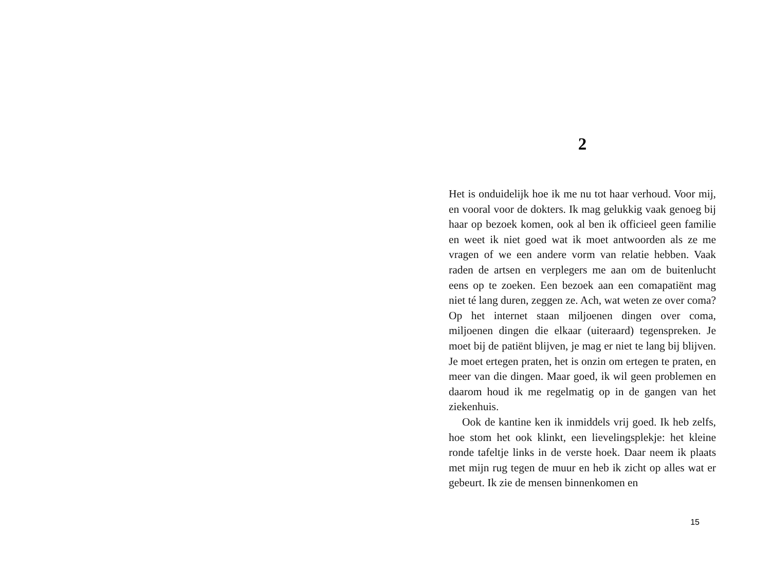2
Het is onduidelijk hoe ik me nu tot haar verhoud. Voor mij, en vooral voor de dokters. Ik mag gelukkig vaak genoeg bij haar op bezoek komen, ook al ben ik officieel geen familie en weet ik niet goed wat ik moet antwoor­den als ze me vragen of we een andere vorm van relatie hebben. Vaak raden de artsen en verplegers me aan om de buitenlucht eens op te zoeken. Een bezoek aan een comapatiënt mag niet té lang duren, zeggen ze. Ach, wat weten ze over coma? Op het internet staan miljoenen din­gen over coma, miljoenen dingen die elkaar (uiteraard) tegenspreken. Je moet bij de patiënt blijven, je mag er niet te lang bij blijven. Je moet ertegen praten, het is onzin om ertegen te praten, en meer van die dingen. Maar goed, ik wil geen problemen en daarom houd ik me regelmatig op in de gangen van het ziekenhuis.
Ook de kantine ken ik inmiddels vrij goed. Ik heb zelfs, hoe stom het ook klinkt, een lievelingsplekje: het kleine ronde tafeltje links in de verste hoek. Daar neem ik plaats met mijn rug tegen de muur en heb ik zicht op alles wat er gebeurt. Ik zie de mensen binnenkomen en
15